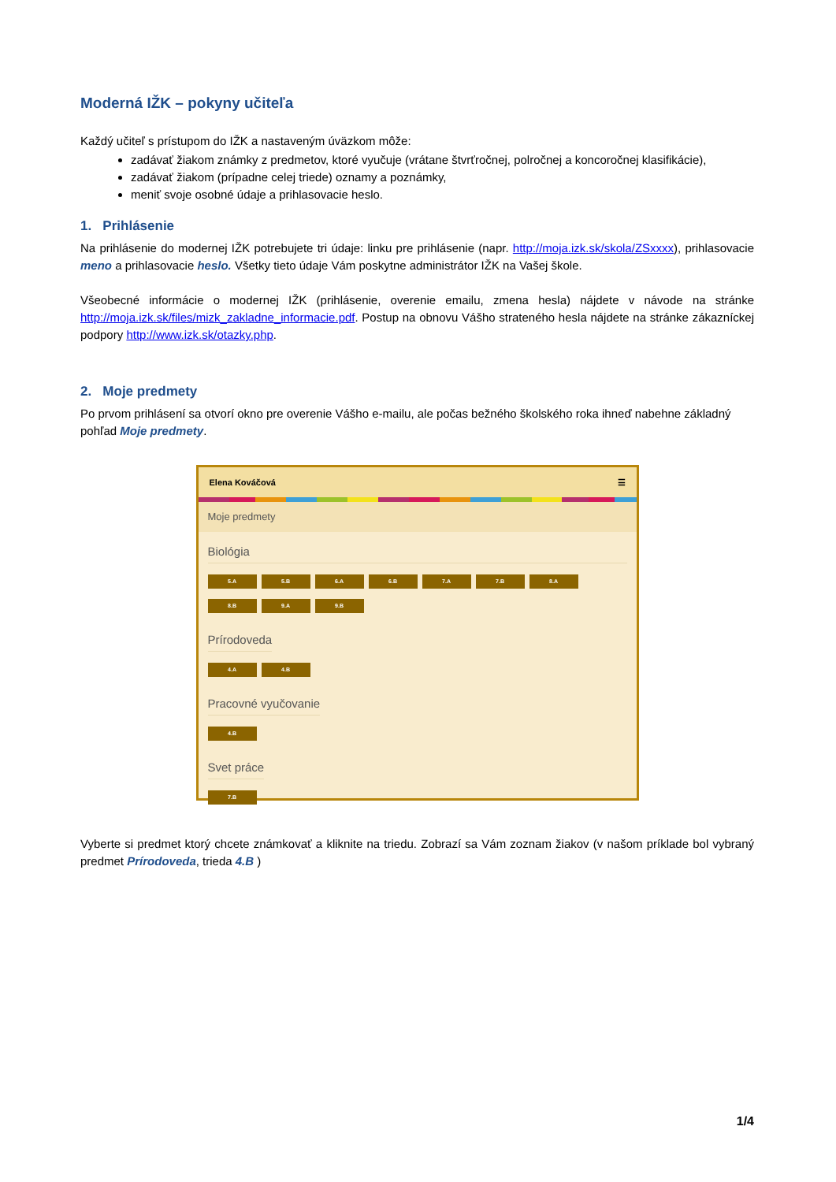Moderná IŽK – pokyny učiteľa
Každý učiteľ s prístupom do IŽK a nastaveným úväzkom môže:
zadávať žiakom známky z predmetov, ktoré vyučuje (vrátane štvrťročnej, polročnej a koncoročnej klasifikácie),
zadávať žiakom (prípadne celej triede) oznamy a poznámky,
meniť svoje osobné údaje a prihlasovacie heslo.
1. Prihlásenie
Na prihlásenie do modernej IŽK potrebujete tri údaje: linku pre prihlásenie (napr. http://moja.izk.sk/skola/ZSxxxx), prihlasovacie meno a prihlasovacie heslo. Všetky tieto údaje Vám poskytne administrátor IŽK na Vašej škole.
Všeobecné informácie o modernej IŽK (prihlásenie, overenie emailu, zmena hesla) nájdete v návode na stránke http://moja.izk.sk/files/mizk_zakladne_informacie.pdf. Postup na obnovu Vášho strateného hesla nájdete na stránke zákazníckej podpory http://www.izk.sk/otazky.php.
2. Moje predmety
Po prvom prihlásení sa otvorí okno pre overenie Vášho e-mailu, ale počas bežného školského roka ihneď nabehne základný pohľad Moje predmety.
Elena Kováčová ☰
Moje predmety
Biológia
5.A 5.B 6.A 6.B 7.A 7.B 8.A
8.B 9.A 9.B
Prírodoveda
4.A 4.B
Pracovné vyučovanie
4.B
Svet práce
7.B
Vyberte si predmet ktorý chcete známkovať a kliknite na triedu. Zobrazí sa Vám zoznam žiakov (v našom príklade bol vybraný predmet Prírodoveda, trieda 4.B )
1/4